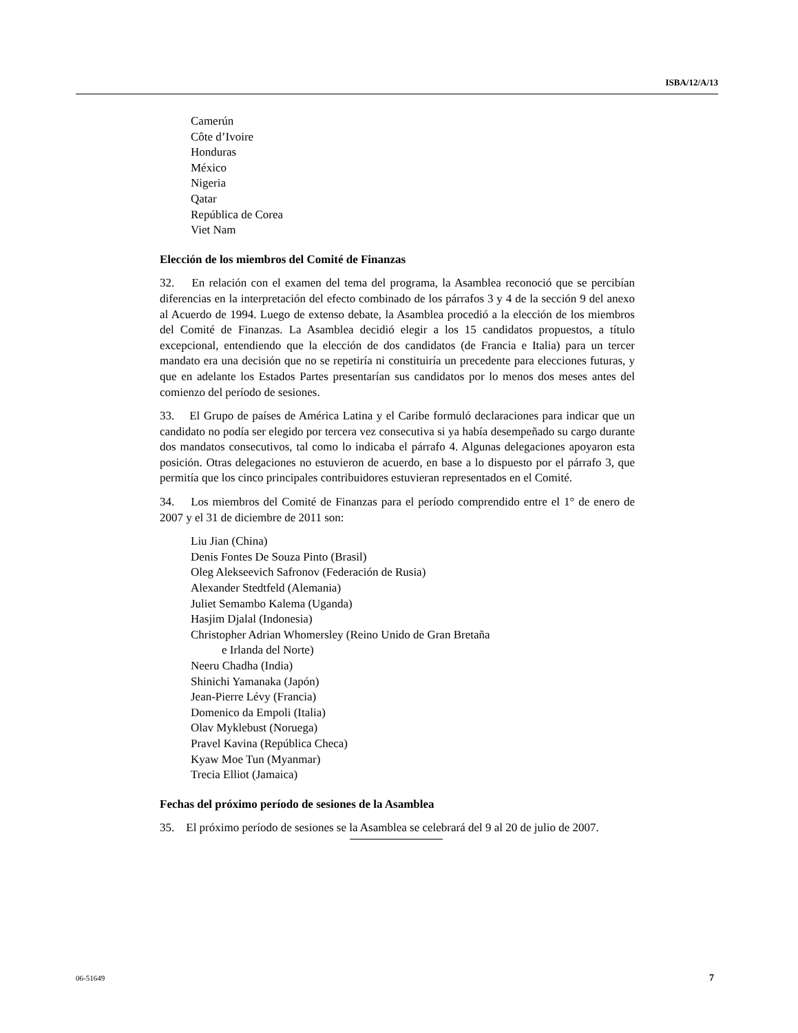ISBA/12/A/13
Camerún
Côte d’Ivoire
Honduras
México
Nigeria
Qatar
República de Corea
Viet Nam
Elección de los miembros del Comité de Finanzas
32. En relación con el examen del tema del programa, la Asamblea reconoció que se percibían diferencias en la interpretación del efecto combinado de los párrafos 3 y 4 de la sección 9 del anexo al Acuerdo de 1994. Luego de extenso debate, la Asamblea procedió a la elección de los miembros del Comité de Finanzas. La Asamblea decidió elegir a los 15 candidatos propuestos, a título excepcional, entendiendo que la elección de dos candidatos (de Francia e Italia) para un tercer mandato era una decisión que no se repetiría ni constituiría un precedente para elecciones futuras, y que en adelante los Estados Partes presentarían sus candidatos por lo menos dos meses antes del comienzo del período de sesiones.
33. El Grupo de países de América Latina y el Caribe formuló declaraciones para indicar que un candidato no podía ser elegido por tercera vez consecutiva si ya había desempeñado su cargo durante dos mandatos consecutivos, tal como lo indicaba el párrafo 4. Algunas delegaciones apoyaron esta posición. Otras delegaciones no estuvieron de acuerdo, en base a lo dispuesto por el párrafo 3, que permitía que los cinco principales contribuidores estuvieran representados en el Comité.
34. Los miembros del Comité de Finanzas para el período comprendido entre el 1° de enero de 2007 y el 31 de diciembre de 2011 son:
Liu Jian (China)
Denis Fontes De Souza Pinto (Brasil)
Oleg Alekseevich Safronov (Federación de Rusia)
Alexander Stedtfeld (Alemania)
Juliet Semambo Kalema (Uganda)
Hasjim Djalal (Indonesia)
Christopher Adrian Whomersley (Reino Unido de Gran Bretaña
e Irlanda del Norte)
Neeru Chadha (India)
Shinichi Yamanaka (Japón)
Jean-Pierre Lévy (Francia)
Domenico da Empoli (Italia)
Olav Myklebust (Noruega)
Pravel Kavina (República Checa)
Kyaw Moe Tun (Myanmar)
Trecia Elliot (Jamaica)
Fechas del próximo período de sesiones de la Asamblea
35. El próximo período de sesiones se la Asamblea se celebrará del 9 al 20 de julio de 2007.
06-51649 7